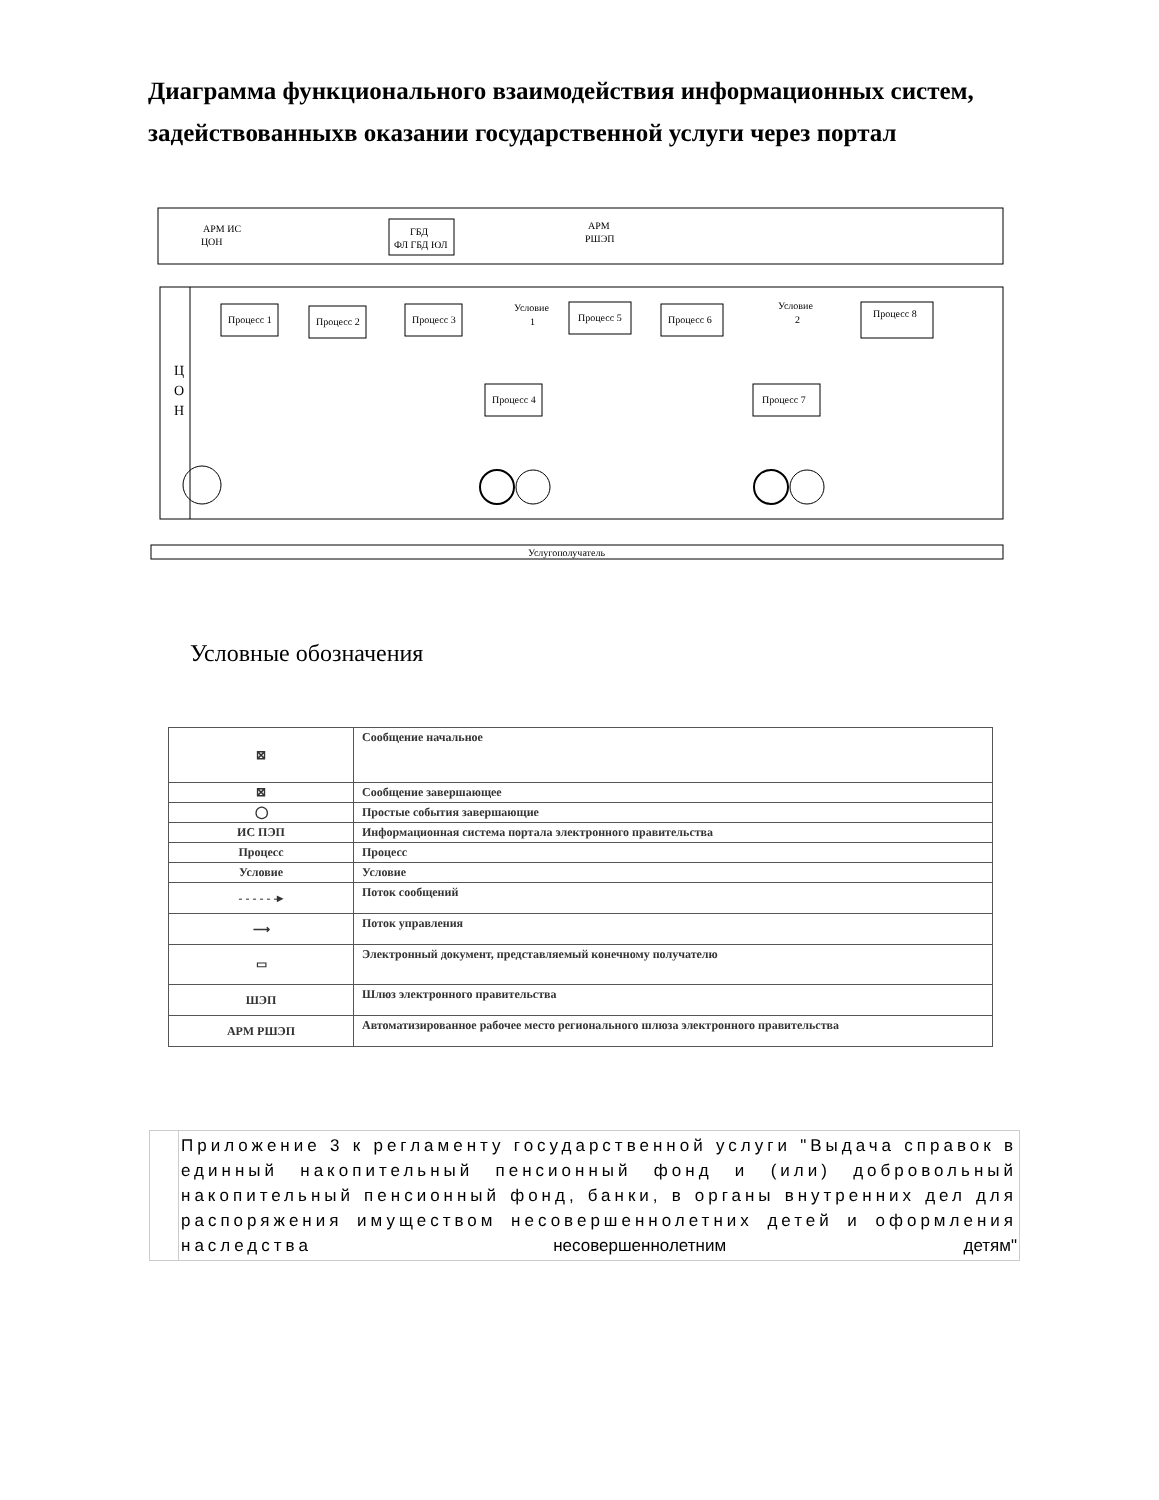Диаграмма функционального взаимодействия информационных систем, задействованныхв оказании государственной услуги через портал
Услугополучатель
АРМ ИС
ЦОН
ГБД
ФЛ ГБД ЮЛ
АРМ
РШЭП
Ц
О
Н
Процесс 1
Процесс 2
Процесс 3
Условие
1
Процесс 5
Процесс 6
Условие
2
Процесс 8
Процесс 4
Процесс 7
Условные обозначения
| ⊠ | Сообщение начальное |
| ⊠ | Сообщение завершающее |
| ◯ | Простые события завершающие |
| ИС ПЭП | Информационная система портала электронного правительства |
| Процесс | Процесс |
| Условие | Условие |
| - - - - - -▸ | Поток сообщений |
| ⟶ | Поток управления |
| ▭ | Электронный документ, представляемый конечному получателю |
| ШЭП | Шлюз электронного правительства |
| АРМ РШЭП | Автоматизированное рабочее место регионального шлюза электронного правительства |
Приложение 3 к регламенту государственной услуги "Выдача справок в единный накопительный пенсионный фонд и (или) добровольный накопительный пенсионный фонд, банки, в органы внутренних дел для распоряжения имуществом несовершеннолетних детей и оформления наследства несовершеннолетним детям"